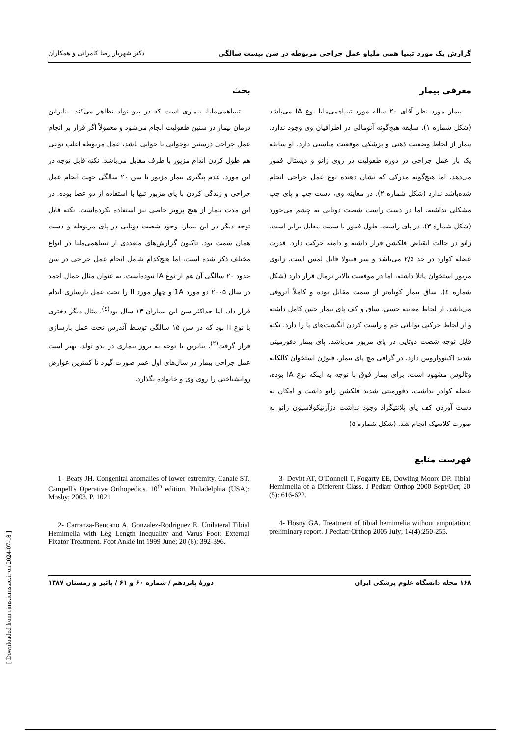[ Downloaded from rjms.iums.ac.ir on 2024-07-18 ]
گزارش یک مورد تیبیا همی ملیاو عمل جراحی مربوطه در سن بیست سالگی دکتر شهریار رضا کامرانی و همکاران
معرفی بیمار
بیمار مورد نظر آقای ۲۰ ساله مورد تیبیاهمی‌ملیا نوع IA می‌باشد (شکل شماره ۱). سابقه هیچ‌گونه آنومالی در اطرافیان وی وجود ندارد. بیمار از لحاظ وضعیت ذهنی و پزشکی موقعیت مناسبی دارد. او سابقه یک بار عمل جراحی در دوره طفولیت در روی زانو و دیستال فمور می‌دهد. اما هیچ‌گونه مدرکی که نشان دهنده نوع عمل جراحی انجام شده‌باشد ندارد (شکل شماره ۲). در معاینه وی، دست چپ و پای چپ مشکلی نداشته، اما در دست راست شصت دوتایی به چشم می‌خورد (شکل شماره ۳). در پای راست، طول فمور با سمت مقابل برابر است. زانو در حالت انقباض فلکشن قرار داشته و دامنه حرکت دارد. قدرت عضله کوارد در حد ۲/۵ می‌باشد و سر فیبولا قابل لمس است. زانوی مزبور استخوان پاتلا داشته، اما در موقعیت بالاتر نرمال قرار دارد (شکل شماره ٤). ساق بیمار کوتاه‌تر از سمت مقابل بوده و کاملاً آتروفی می‌باشد. از لحاظ معاینه حسی، ساق و کف پای بیمار حس کامل داشته و از لحاظ حرکتی توانائی خم و راست کردن انگشت‌های پا را دارد. نکته قابل توجه شصت دوتایی در پای مزبور می‌باشد. پای بیمار دفورمیتی شدید اکینوواروس دارد. در گرافی مچ پای بیمار، فیوژن استخوان کالکانه وتالوس مشهود است. برای بیمار فوق با توجه به اینکه نوع IA بوده، عضله کوادر نداشت، دفورمیتی شدید فلکشن زانو داشت و امکان به دست آوردن کف پای پلانتیگراد وجود نداشت دزآرتیکولاسیون زانو به صورت کلاسیک انجام شد. (شکل شماره ٥)
بحث
تیبیاهمی‌ملیا، بیماری است که در بدو تولد تظاهر می‌کند. بنابراین درمان بیمار در سنین طفولیت انجام می‌شود و معمولاً اگر قرار بر انجام عمل جراحی درسنین نوجوانی یا جوانی باشد، عمل مربوطه اغلب نوعی هم طول کردن اندام مزبور با طرف مقابل می‌باشد. نکته قابل توجه در این مورد، عدم پیگیری بیمار مزبور تا سن ۲۰ سالگی جهت انجام عمل جراحی و زندگی کردن با پای مزبور تنها با استفاده از دو عصا بوده. در این مدت بیمار از هیچ پروتز خاصی نیز استفاده نکرده‌است. نکته قابل توجه دیگر در این بیمار، وجود شصت دوتایی در پای مربوطه و دست همان سمت بود. تاکنون گزارش‌های متعددی از تیبیاهمی‌ملیا در انواع مختلف ذکر شده است، اما هیچ‌کدام شامل انجام عمل جراحی در سن حدود ۲۰ سالگی آن هم از نوع IA نبوده‌است. به عنوان مثال جمال احمد در سال ۲۰۰۵ دو مورد 1A و چهار مورد II را تحت عمل بازسازی اندام قرار داد. اما حداکثر سن این بیماران ۱۳ سال بود<sup>(٤)</sup>. مثال دیگر دختری با نوع II بود که در سن ۱۵ سالگی توسط آندرس تحت عمل بازسازی قرار گرفت<sup>(۲)</sup>. بنابرین با توجه به بروز بیماری در بدو تولد، بهتر است عمل جراحی بیمار در سال‌های اول عمر صورت گیرد تا کمترین عوارض روانشناختی را روی وی و خانواده بگذارد.
فهرست منابع
1- Beaty JH. Congenital anomalies of lower extremity. Canale ST. Campell's Operative Orthopedics. 10<sup>th</sup> edition. Philadelphia (USA): Mosby; 2003. P. 1021
2- Carranza-Bencano A, Gonzalez-Rodriguez E. Unilateral Tibial Hemimelia with Leg Length Inequality and Varus Foot: External Fixator Treatment. Foot Ankle Int 1999 June; 20 (6): 392-396.
3- Devitt AT, O'Donnell T, Fogarty EE, Dowling Moore DP. Tibial Hemimelia of a Different Class. J Pediatr Orthop 2000 Sept/Oct; 20 (5): 616-622.
4- Hosny GA. Treatment of tibial hemimelia without amputation: preliminary report. J Pediatr Orthop 2005 July; 14(4):250-255.
۱۶۸ مجله دانشگاه علوم پزشکی ایران دورهٔ پانزدهم / شماره ۶۰ و ۶۱ / پائیز و زمستان ۱۳۸۷